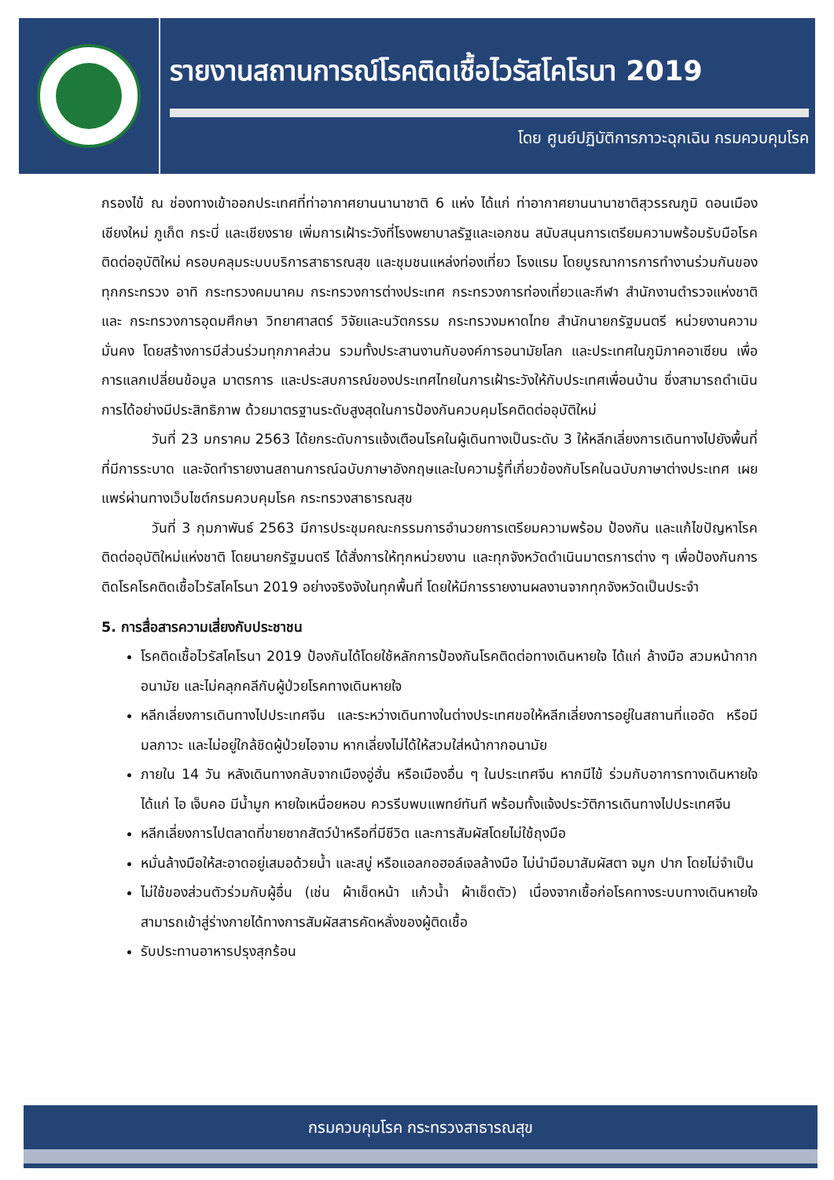รายงานสถานการณ์โรคติดเชื้อไวรัสโคโรนา 2019
โดย ศูนย์ปฏิบัติการภาวะฉุกเฉิน กรมควบคุมโรค
กรองไข้ ณ ช่องทางเข้าออกประเทศที่ท่าอากาศยานนานาชาติ 6 แห่ง ได้แก่ ท่าอากาศยานนานาชาติสุวรรณภูมิ ดอนเมือง เชียงใหม่ ภูเก็ต กระบี่ และเชียงราย เพิ่มการเฝ้าระวังที่โรงพยาบาลรัฐและเอกชน สนับสนุนการเตรียมความพร้อมรับมือโรคติดต่ออุบัติใหม่ ครอบคลุมระบบบริการสาธารณสุข และชุมชนแหล่งท่องเที่ยว โรงแรม โดยบูรณาการการทำงานร่วมกันของทุกกระทรวง อาทิ กระทรวงคมนาคม กระทรวงการต่างประเทศ กระทรวงการท่องเที่ยวและกีฬา สำนักงานตำรวจแห่งชาติ และ กระทรวงการอุดมศึกษา วิทยาศาสตร์ วิจัยและนวัตกรรม กระทรวงมหาดไทย สำนักนายกรัฐมนตรี หน่วยงานความมั่นคง โดยสร้างการมีส่วนร่วมทุกภาคส่วน รวมทั้งประสานงานกับองค์การอนามัยโลก และประเทศในภูมิภาคอาเซียน เพื่อการแลกเปลี่ยนข้อมูล มาตรการ และประสบการณ์ของประเทศไทยในการเฝ้าระวังให้กับประเทศเพื่อนบ้าน ซึ่งสามารถดำเนินการได้อย่างมีประสิทธิภาพ ด้วยมาตรฐานระดับสูงสุดในการป้องกันควบคุมโรคติดต่ออุบัติใหม่
วันที่ 23 มกราคม 2563 ได้ยกระดับการแจ้งเตือนโรคในผู้เดินทางเป็นระดับ 3 ให้หลีกเลี่ยงการเดินทางไปยังพื้นที่ที่มีการระบาด และจัดทำรายงานสถานการณ์ฉบับภาษาอังกฤษและใบความรู้ที่เกี่ยวข้องกับโรคในฉบับภาษาต่างประเทศ เผยแพร่ผ่านทางเว็บไซต์กรมควบคุมโรค กระทรวงสาธารณสุข
วันที่ 3 กุมภาพันธ์ 2563 มีการประชุมคณะกรรมการอำนวยการเตรียมความพร้อม ป้องกัน และแก้ไขปัญหาโรคติดต่ออุบัติใหม่แห่งชาติ โดยนายกรัฐมนตรี ได้สั่งการให้ทุกหน่วยงาน และทุกจังหวัดดำเนินมาตรการต่าง ๆ เพื่อป้องกันการติดโรคโรคติดเชื้อไวรัสโคโรนา 2019 อย่างจริงจังในทุกพื้นที่ โดยให้มีการรายงานผลงานจากทุกจังหวัดเป็นประจำ
5. การสื่อสารความเสี่ยงกับประชาชน
โรคติดเชื้อไวรัสโคโรนา 2019 ป้องกันได้โดยใช้หลักการป้องกันโรคติดต่อทางเดินหายใจ ได้แก่ ล้างมือ สวมหน้ากากอนามัย และไม่คลุกคลีกับผู้ป่วยโรคทางเดินหายใจ
หลีกเลี่ยงการเดินทางไปประเทศจีน และระหว่างเดินทางในต่างประเทศขอให้หลีกเลี่ยงการอยู่ในสถานที่แออัด หรือมีมลภาวะ และไม่อยู่ใกล้ชิดผู้ป่วยไอจาม หากเลี่ยงไม่ได้ให้สวมใส่หน้ากากอนามัย
ภายใน 14 วัน หลังเดินทางกลับจากเมืองอู่ฮั่น หรือเมืองอื่น ๆ ในประเทศจีน หากมีไข้ ร่วมกับอาการทางเดินหายใจ ได้แก่ ไอ เจ็บคอ มีน้ำมูก หายใจเหนื่อยหอบ ควรรีบพบแพทย์ทันที พร้อมทั้งแจ้งประวัติการเดินทางไปประเทศจีน
หลีกเลี่ยงการไปตลาดที่ขายซากสัตว์ป่าหรือที่มีชีวิต และการสัมผัสโดยไม่ใช้ถุงมือ
หมั่นล้างมือให้สะอาดอยู่เสมอด้วยน้ำ และสบู่ หรือแอลกอฮอล์เจลล้างมือ ไม่นำมือมาสัมผัสตา จมูก ปาก โดยไม่จำเป็น
ไม่ใช้ของส่วนตัวร่วมกับผู้อื่น (เช่น ผ้าเช็ดหน้า แก้วน้ำ ผ้าเช็ดตัว) เนื่องจากเชื้อก่อโรคทางระบบทางเดินหายใจสามารถเข้าสู่ร่างกายได้ทางการสัมผัสสารคัดหลั่งของผู้ติดเชื้อ
รับประทานอาหารปรุงสุกร้อน
กรมควบคุมโรค กระทรวงสาธารณสุข